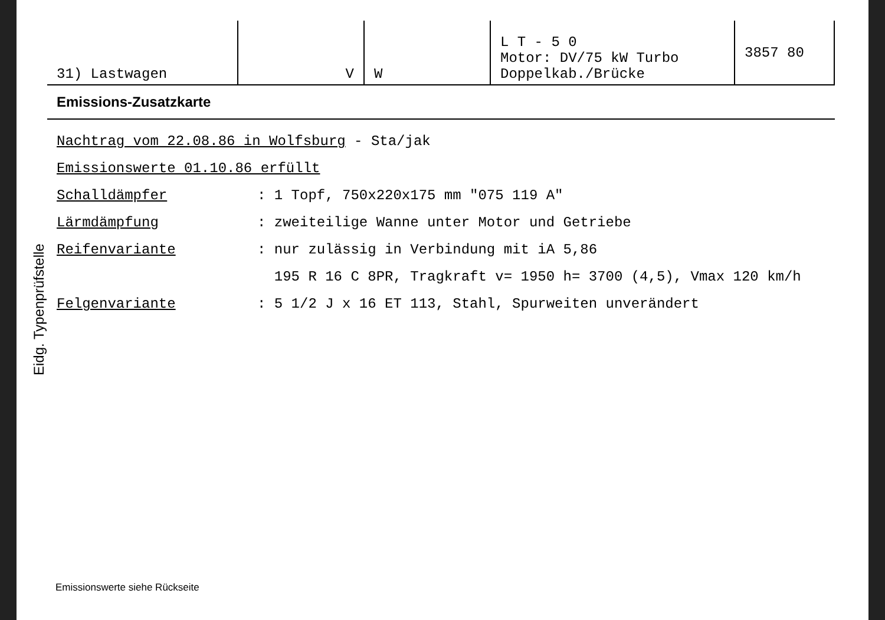| 31) Lastwagen | V | W | L T - 5 0 Motor: DV/75 kW Turbo Doppelkab./Brücke | 3857 80 |
Emissions-Zusatzkarte
Eidg. Typenprüfstelle
Nachtrag vom 22.08.86 in Wolfsburg - Sta/jak
Emissionswerte 01.10.86 erfüllt
Schalldämpfer: 1 Topf, 750x220x175 mm "075 119 A"
Lärmdämpfung: zweiteilige Wanne unter Motor und Getriebe
Reifenvariante: nur zulässig in Verbindung mit iA 5,86
195 R 16 C 8PR, Tragkraft v= 1950 h= 3700 (4,5), Vmax 120 km/h
Felgenvariante: 5 1/2 J x 16 ET 113, Stahl, Spurweiten unverändert
Emissionswerte siehe Rückseite